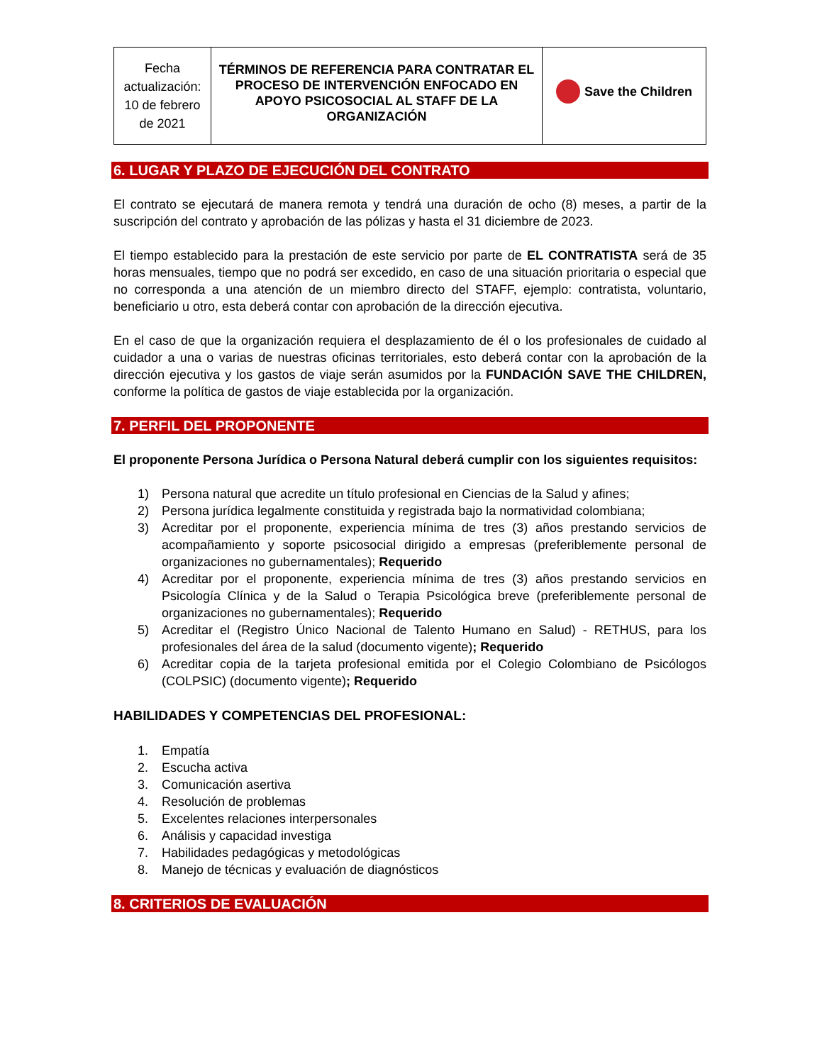| Fecha actualización: 10 de febrero de 2021 | TÉRMINOS DE REFERENCIA PARA CONTRATAR EL PROCESO DE INTERVENCIÓN ENFOCADO EN APOYO PSICOSOCIAL AL STAFF DE LA ORGANIZACIÓN | Save the Children |
6. LUGAR Y PLAZO DE EJECUCIÓN DEL CONTRATO
El contrato se ejecutará de manera remota y tendrá una duración de ocho (8) meses, a partir de la suscripción del contrato y aprobación de las pólizas y hasta el 31 diciembre de 2023.
El tiempo establecido para la prestación de este servicio por parte de EL CONTRATISTA será de 35 horas mensuales, tiempo que no podrá ser excedido, en caso de una situación prioritaria o especial que no corresponda a una atención de un miembro directo del STAFF, ejemplo: contratista, voluntario, beneficiario u otro, esta deberá contar con aprobación de la dirección ejecutiva.
En el caso de que la organización requiera el desplazamiento de él o los profesionales de cuidado al cuidador a una o varias de nuestras oficinas territoriales, esto deberá contar con la aprobación de la dirección ejecutiva y los gastos de viaje serán asumidos por la FUNDACIÓN SAVE THE CHILDREN, conforme la política de gastos de viaje establecida por la organización.
7. PERFIL DEL PROPONENTE
El proponente Persona Jurídica o Persona Natural deberá cumplir con los siguientes requisitos:
1) Persona natural que acredite un título profesional en Ciencias de la Salud y afines;
2) Persona jurídica legalmente constituida y registrada bajo la normatividad colombiana;
3) Acreditar por el proponente, experiencia mínima de tres (3) años prestando servicios de acompañamiento y soporte psicosocial dirigido a empresas (preferiblemente personal de organizaciones no gubernamentales); Requerido
4) Acreditar por el proponente, experiencia mínima de tres (3) años prestando servicios en Psicología Clínica y de la Salud o Terapia Psicológica breve (preferiblemente personal de organizaciones no gubernamentales); Requerido
5) Acreditar el (Registro Único Nacional de Talento Humano en Salud) - RETHUS, para los profesionales del área de la salud (documento vigente); Requerido
6) Acreditar copia de la tarjeta profesional emitida por el Colegio Colombiano de Psicólogos (COLPSIC) (documento vigente); Requerido
HABILIDADES Y COMPETENCIAS DEL PROFESIONAL:
1. Empatía
2. Escucha activa
3. Comunicación asertiva
4. Resolución de problemas
5. Excelentes relaciones interpersonales
6. Análisis y capacidad investiga
7. Habilidades pedagógicas y metodológicas
8. Manejo de técnicas y evaluación de diagnósticos
8. CRITERIOS DE EVALUACIÓN